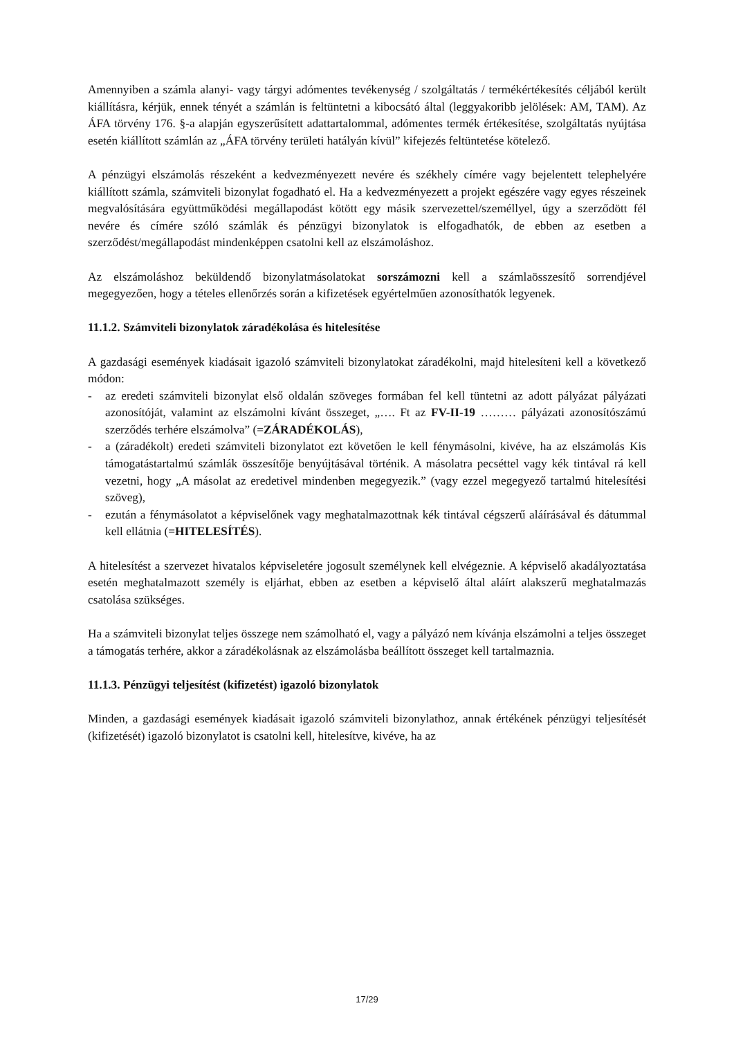Amennyiben a számla alanyi- vagy tárgyi adómentes tevékenység / szolgáltatás / termékértékesítés céljából került kiállításra, kérjük, ennek tényét a számlán is feltüntetni a kibocsátó által (leggyakoribb jelölések: AM, TAM). Az ÁFA törvény 176. §-a alapján egyszerűsített adattartalommal, adómentes termék értékesítése, szolgáltatás nyújtása esetén kiállított számlán az „ÁFA törvény területi hatályán kívül” kifejezés feltüntetése kötelező.
A pénzügyi elszámolás részeként a kedvezményezett nevére és székhely címére vagy bejelentett telephelyére kiállított számla, számviteli bizonylat fogadható el. Ha a kedvezményezett a projekt egészére vagy egyes részeinek megvalósítására együttműködési megállapodást kötött egy másik szervezettel/személlyel, úgy a szerződött fél nevére és címére szóló számlák és pénzügyi bizonylatok is elfogadhatók, de ebben az esetben a szerződést/megállapodást mindenképpen csatolni kell az elszámoláshoz.
Az elszámoláshoz beküldendő bizonylatmásolatokat sorszámozni kell a számlaösszesítő sorrendjével megegyezően, hogy a tételes ellenőrzés során a kifizetések egyértelműen azonosíthatók legyenek.
11.1.2. Számviteli bizonylatok záradékolása és hitelesítése
A gazdasági események kiadásait igazoló számviteli bizonylatokat záradékolni, majd hitelesíteni kell a következő módon:
- az eredeti számviteli bizonylat első oldalán szöveges formában fel kell tüntetni az adott pályázat pályázati azonosítóját, valamint az elszámolni kívánt összeget, „…. Ft az FV-II-19 ……… pályázati azonosítószámú szerződés terhére elszámolva” (=ZÁRADÉKOLÁS),
- a (záradékolt) eredeti számviteli bizonylatot ezt követően le kell fénymásolni, kivéve, ha az elszámolás Kis támogatástartalmú számlák összesítője benyújtásával történik. A másolatra pecséttel vagy kék tintával rá kell vezetni, hogy „A másolat az eredetivel mindenben megegyezik.” (vagy ezzel megegyező tartalmú hitelesítési szöveg),
- ezután a fénymásolatot a képviselőnek vagy meghatalmazottnak kék tintával cégszerű aláírásával és dátummal kell ellátnia (=HITELESÍTÉS).
A hitelesítést a szervezet hivatalos képviseletére jogosult személynek kell elvégeznie. A képviselő akadályoztatása esetén meghatalmazott személy is eljárhat, ebben az esetben a képviselő által aláírt alakszerű meghatalmazás csatolása szükséges.
Ha a számviteli bizonylat teljes összege nem számolható el, vagy a pályázó nem kívánja elszámolni a teljes összeget a támogatás terhére, akkor a záradékolásnak az elszámolásba beállított összeget kell tartalmaznia.
11.1.3. Pénzügyi teljesítést (kifizetést) igazoló bizonylatok
Minden, a gazdasági események kiadásait igazoló számviteli bizonylathoz, annak értékének pénzügyi teljesítését (kifizetését) igazoló bizonylatot is csatolni kell, hitelesítve, kivéve, ha az
17/29